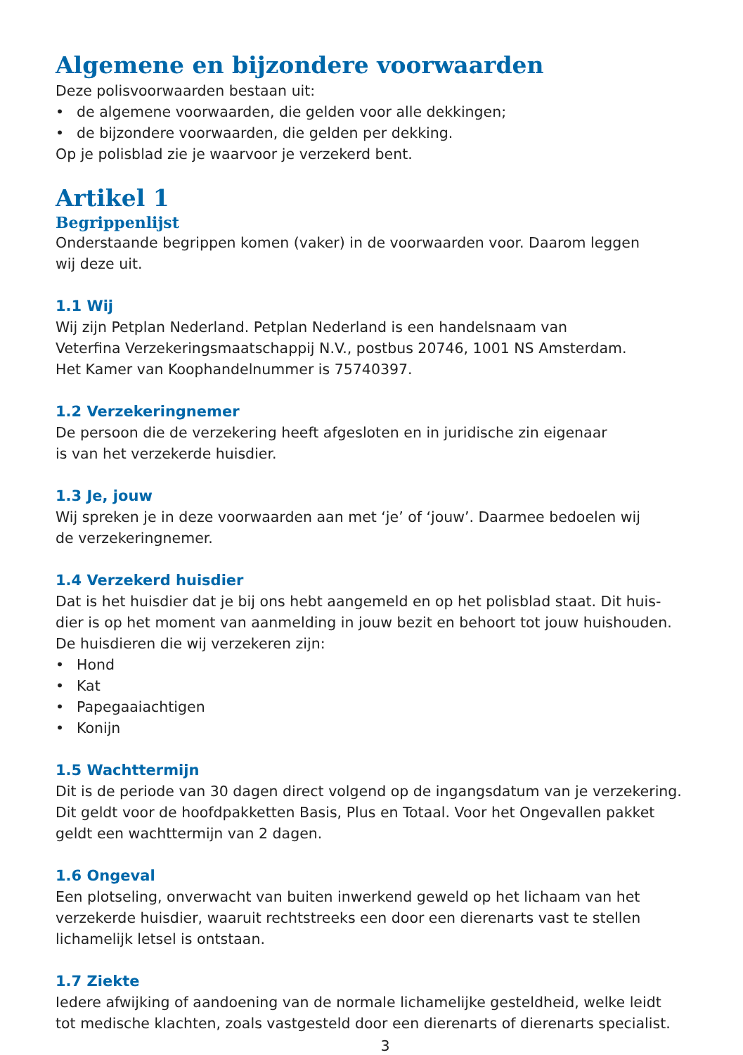Algemene en bijzondere voorwaarden
Deze polisvoorwaarden bestaan uit:
• de algemene voorwaarden, die gelden voor alle dekkingen;
• de bijzondere voorwaarden, die gelden per dekking.
Op je polisblad zie je waarvoor je verzekerd bent.
Artikel 1
Begrippenlijst
Onderstaande begrippen komen (vaker) in de voorwaarden voor. Daarom leggen
wij deze uit.
1.1 Wij
Wij zijn Petplan Nederland. Petplan Nederland is een handelsnaam van
Veterfina Verzekeringsmaatschappij N.V., postbus 20746, 1001 NS Amsterdam.
Het Kamer van Koophandelnummer is 75740397.
1.2 Verzekeringnemer
De persoon die de verzekering heeft afgesloten en in juridische zin eigenaar
is van het verzekerde huisdier.
1.3 Je, jouw
Wij spreken je in deze voorwaarden aan met ‘je’ of ‘jouw’. Daarmee bedoelen wij
de verzekeringnemer.
1.4 Verzekerd huisdier
Dat is het huisdier dat je bij ons hebt aangemeld en op het polisblad staat. Dit huis-
dier is op het moment van aanmelding in jouw bezit en behoort tot jouw huishouden.
De huisdieren die wij verzekeren zijn:
• Hond
• Kat
• Papegaaiachtigen
• Konijn
1.5 Wachttermijn
Dit is de periode van 30 dagen direct volgend op de ingangsdatum van je verzekering.
Dit geldt voor de hoofdpakketten Basis, Plus en Totaal. Voor het Ongevallen pakket
geldt een wachttermijn van 2 dagen.
1.6 Ongeval
Een plotseling, onverwacht van buiten inwerkend geweld op het lichaam van het
verzekerde huisdier, waaruit rechtstreeks een door een dierenarts vast te stellen
lichamelijk letsel is ontstaan.
1.7 Ziekte
Iedere afwijking of aandoening van de normale lichamelijke gesteldheid, welke leidt
tot medische klachten, zoals vastgesteld door een dierenarts of dierenarts specialist.
3